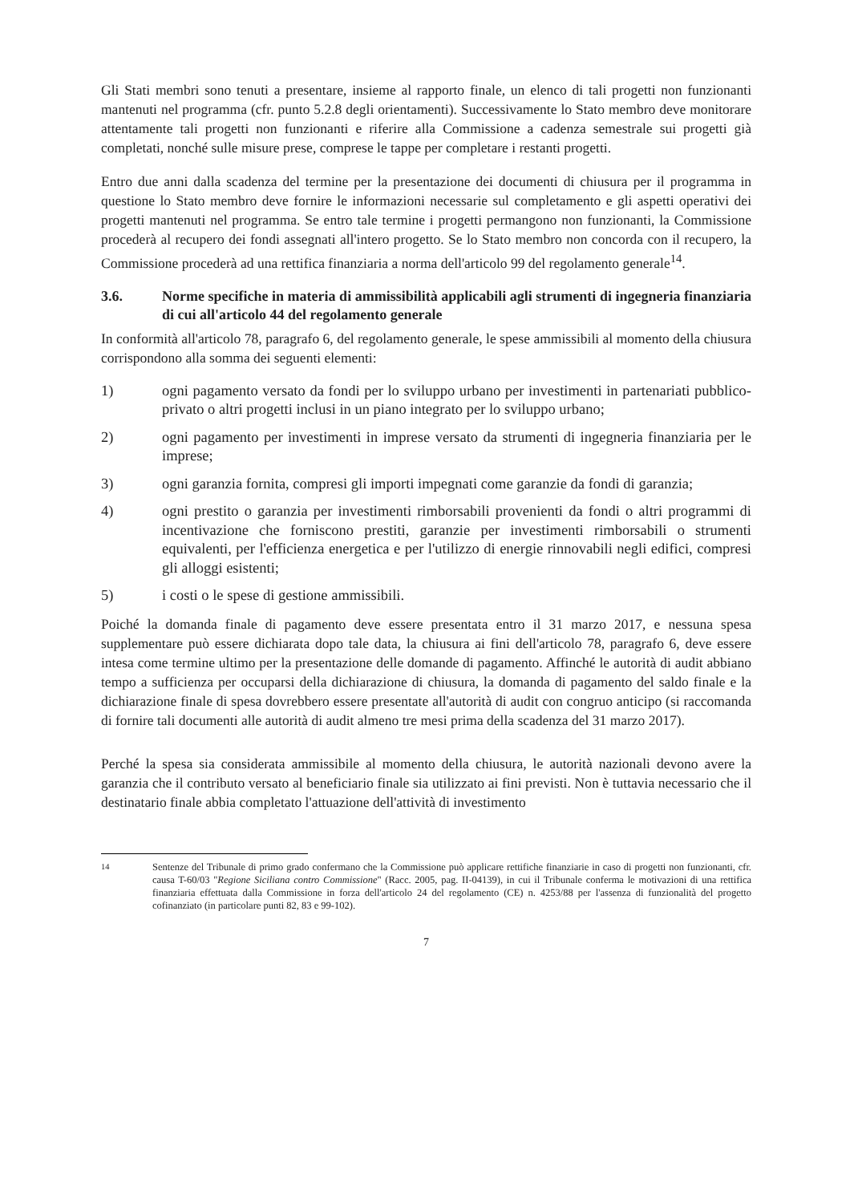Gli Stati membri sono tenuti a presentare, insieme al rapporto finale, un elenco di tali progetti non funzionanti mantenuti nel programma (cfr. punto 5.2.8 degli orientamenti). Successivamente lo Stato membro deve monitorare attentamente tali progetti non funzionanti e riferire alla Commissione a cadenza semestrale sui progetti già completati, nonché sulle misure prese, comprese le tappe per completare i restanti progetti.
Entro due anni dalla scadenza del termine per la presentazione dei documenti di chiusura per il programma in questione lo Stato membro deve fornire le informazioni necessarie sul completamento e gli aspetti operativi dei progetti mantenuti nel programma. Se entro tale termine i progetti permangono non funzionanti, la Commissione procederà al recupero dei fondi assegnati all'intero progetto. Se lo Stato membro non concorda con il recupero, la Commissione procederà ad una rettifica finanziaria a norma dell'articolo 99 del regolamento generale<sup>14</sup>.
3.6. Norme specifiche in materia di ammissibilità applicabili agli strumenti di ingegneria finanziaria di cui all'articolo 44 del regolamento generale
In conformità all'articolo 78, paragrafo 6, del regolamento generale, le spese ammissibili al momento della chiusura corrispondono alla somma dei seguenti elementi:
1) ogni pagamento versato da fondi per lo sviluppo urbano per investimenti in partenariati pubblico-privato o altri progetti inclusi in un piano integrato per lo sviluppo urbano;
2) ogni pagamento per investimenti in imprese versato da strumenti di ingegneria finanziaria per le imprese;
3) ogni garanzia fornita, compresi gli importi impegnati come garanzie da fondi di garanzia;
4) ogni prestito o garanzia per investimenti rimborsabili provenienti da fondi o altri programmi di incentivazione che forniscono prestiti, garanzie per investimenti rimborsabili o strumenti equivalenti, per l'efficienza energetica e per l'utilizzo di energie rinnovabili negli edifici, compresi gli alloggi esistenti;
5) i costi o le spese di gestione ammissibili.
Poiché la domanda finale di pagamento deve essere presentata entro il 31 marzo 2017, e nessuna spesa supplementare può essere dichiarata dopo tale data, la chiusura ai fini dell'articolo 78, paragrafo 6, deve essere intesa come termine ultimo per la presentazione delle domande di pagamento. Affinché le autorità di audit abbiano tempo a sufficienza per occuparsi della dichiarazione di chiusura, la domanda di pagamento del saldo finale e la dichiarazione finale di spesa dovrebbero essere presentate all'autorità di audit con congruo anticipo (si raccomanda di fornire tali documenti alle autorità di audit almeno tre mesi prima della scadenza del 31 marzo 2017).
Perché la spesa sia considerata ammissibile al momento della chiusura, le autorità nazionali devono avere la garanzia che il contributo versato al beneficiario finale sia utilizzato ai fini previsti. Non è tuttavia necessario che il destinatario finale abbia completato l'attuazione dell'attività di investimento
<sup>14</sup> Sentenze del Tribunale di primo grado confermano che la Commissione può applicare rettifiche finanziarie in caso di progetti non funzionanti, cfr. causa T-60/03 "Regione Siciliana contro Commissione" (Racc. 2005, pag. II-04139), in cui il Tribunale conferma le motivazioni di una rettifica finanziaria effettuata dalla Commissione in forza dell'articolo 24 del regolamento (CE) n. 4253/88 per l'assenza di funzionalità del progetto cofinanziato (in particolare punti 82, 83 e 99-102).
7